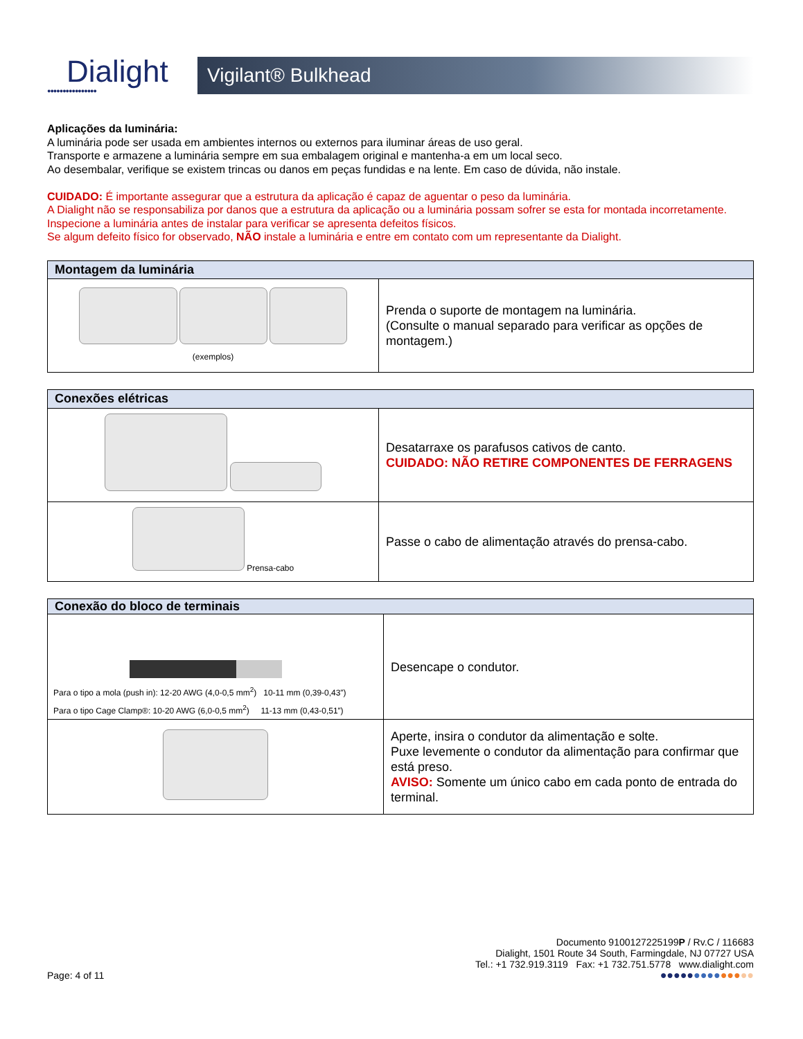Dialight
●●●●●●●●●●●●●●●●
Vigilant® Bulkhead
Aplicações da luminária:
A luminária pode ser usada em ambientes internos ou externos para iluminar áreas de uso geral.
Transporte e armazene a luminária sempre em sua embalagem original e mantenha-a em um local seco.
Ao desembalar, verifique se existem trincas ou danos em peças fundidas e na lente. Em caso de dúvida, não instale.
CUIDADO: É importante assegurar que a estrutura da aplicação é capaz de aguentar o peso da luminária.
A Dialight não se responsabiliza por danos que a estrutura da aplicação ou a luminária possam sofrer se esta for montada incorretamente.
Inspecione a luminária antes de instalar para verificar se apresenta defeitos físicos.
Se algum defeito físico for observado, NÃO instale a luminária e entre em contato com um representante da Dialight.
| Montagem da luminária | |
| --- | --- |
| (exemplos) | Prenda o suporte de montagem na luminária. (Consulte o manual separado para verificar as opções de montagem.) |
| Conexões elétricas | |
| --- | --- |
| | Desatarraxe os parafusos cativos de canto. CUIDADO: NÃO RETIRE COMPONENTES DE FERRAGENS |
| Prensa-cabo | Passe o cabo de alimentação através do prensa-cabo. |
| Conexão do bloco de terminais | |
| --- | --- |
| Para o tipo a mola (push in): 12-20 AWG (4,0-0,5 mm<sup>2</sup>) 10-11 mm (0,39-0,43”) Para o tipo Cage Clamp®: 10-20 AWG (6,0-0,5 mm<sup>2</sup>) 11-13 mm (0,43-0,51”) | Desencape o condutor. |
| | Aperte, insira o condutor da alimentação e solte. Puxe levemente o condutor da alimentação para confirmar que está preso. AVISO: Somente um único cabo em cada ponto de entrada do terminal. |
Documento 9100127225199P / Rv.C / 116683
Dialight, 1501 Route 34 South, Farmingdale, NJ 07727 USA
Tel.: +1 732.919.3119 Fax: +1 732.751.5778 www.dialight.com
Page: 4 of 11 ●●●●●●●●●●●●●●